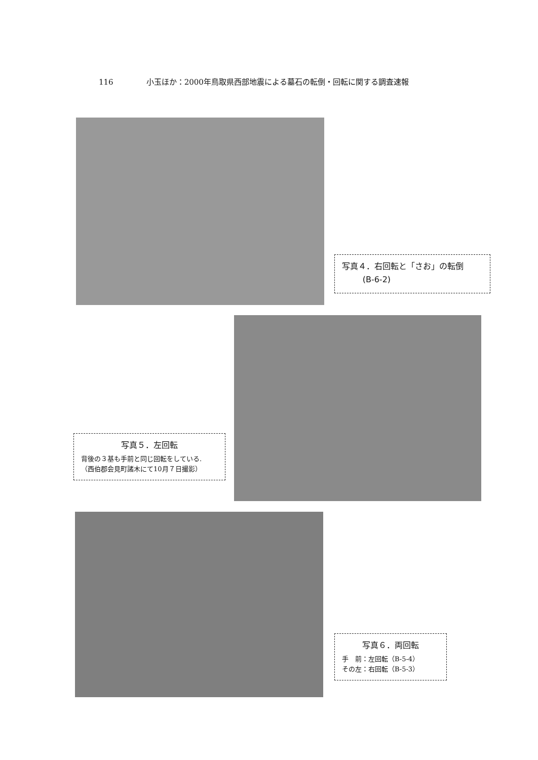116 小玉ほか：2000年鳥取県西部地震による墓石の転倒・回転に関する調査速報
写真４．右回転と「さお」の転倒
(B-6-2)
写真５．左回転
背後の３基も手前と同じ回転をしている.
（西伯郡会見町諸木にて10月７日撮影）
写真６．両回転
手　前：左回転（B-5-4）
その左：右回転（B-5-3）